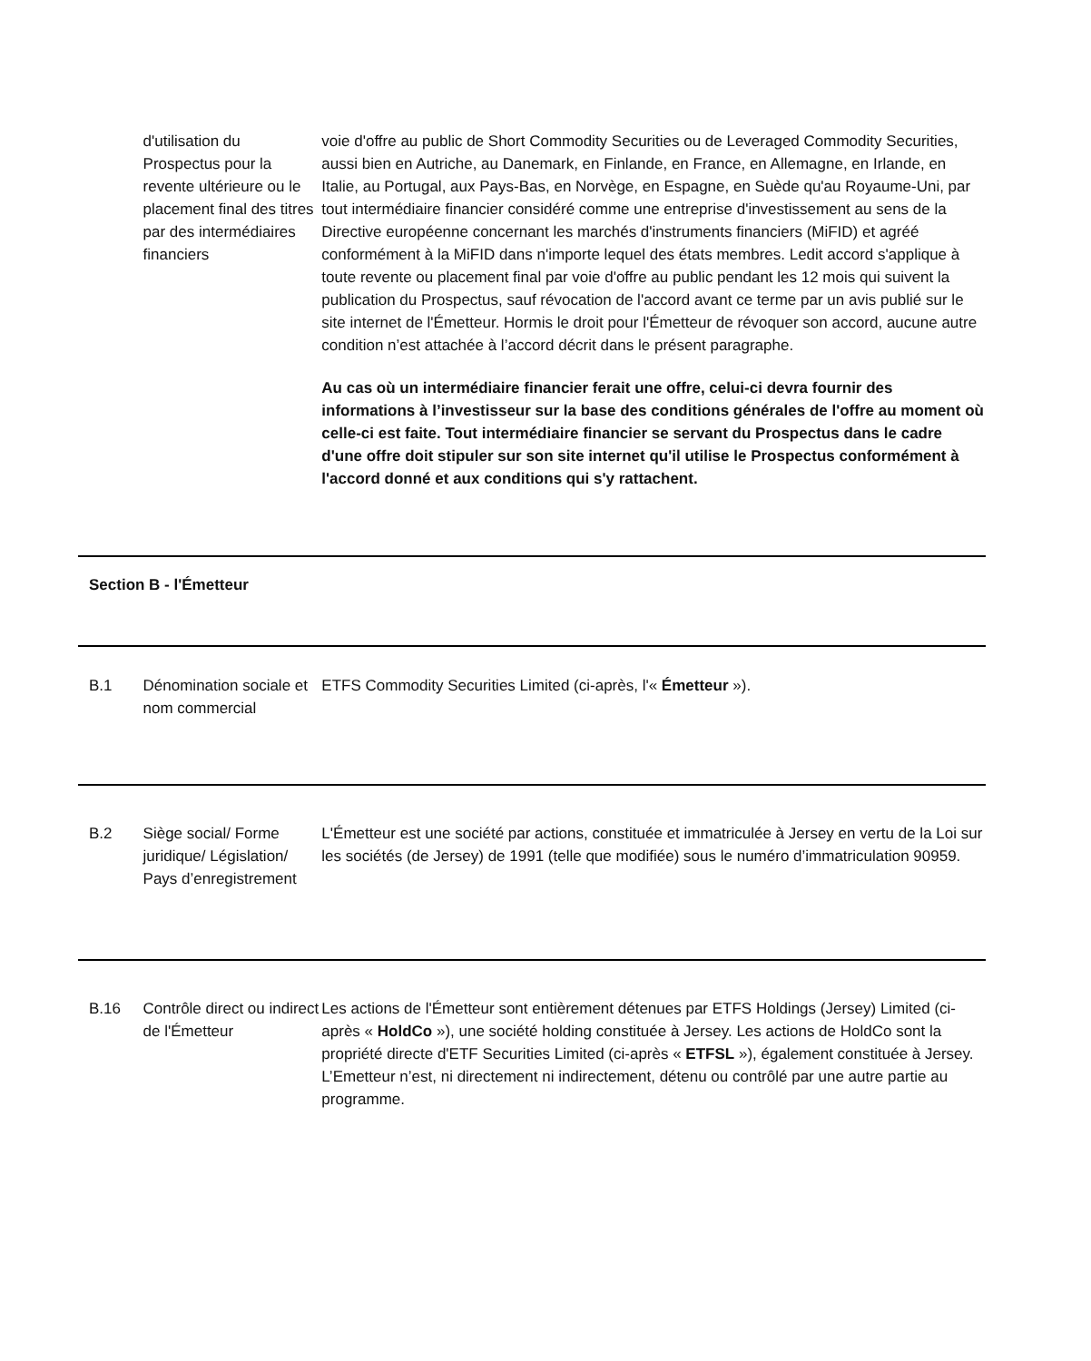| | d'utilisation du Prospectus pour la revente ultérieure ou le placement final des titres par des intermédiaires financiers | voie d'offre au public de Short Commodity Securities ou de Leveraged Commodity Securities, aussi bien en Autriche, au Danemark, en Finlande, en France, en Allemagne, en Irlande, en Italie, au Portugal, aux Pays-Bas, en Norvège, en Espagne, en Suède qu'au Royaume-Uni, par tout intermédiaire financier considéré comme une entreprise d'investissement au sens de la Directive européenne concernant les marchés d'instruments financiers (MiFID) et agréé conformément à la MiFID dans n'importe lequel des états membres. Ledit accord s'applique à toute revente ou placement final par voie d'offre au public pendant les 12 mois qui suivent la publication du Prospectus, sauf révocation de l'accord avant ce terme par un avis publié sur le site internet de l'Émetteur. Hormis le droit pour l'Émetteur de révoquer son accord, aucune autre condition n’est attachée à l’accord décrit dans le présent paragraphe. Au cas où un intermédiaire financier ferait une offre, celui-ci devra fournir des informations à l’investisseur sur la base des conditions générales de l'offre au moment où celle-ci est faite. Tout intermédiaire financier se servant du Prospectus dans le cadre d'une offre doit stipuler sur son site internet qu'il utilise le Prospectus conformément à l'accord donné et aux conditions qui s'y rattachent. |
| Section B - l'Émetteur | | |
| B.1 | Dénomination sociale et nom commercial | ETFS Commodity Securities Limited (ci-après, l'« Émetteur »). |
| B.2 | Siège social/ Forme juridique/ Législation/ Pays d’enregistrement | L'Émetteur est une société par actions, constituée et immatriculée à Jersey en vertu de la Loi sur les sociétés (de Jersey) de 1991 (telle que modifiée) sous le numéro d’immatriculation 90959. |
| B.16 | Contrôle direct ou indirect de l'Émetteur | Les actions de l'Émetteur sont entièrement détenues par ETFS Holdings (Jersey) Limited (ci-après « HoldCo »), une société holding constituée à Jersey. Les actions de HoldCo sont la propriété directe d'ETF Securities Limited (ci-après « ETFSL »), également constituée à Jersey. L’Emetteur n’est, ni directement ni indirectement, détenu ou contrôlé par une autre partie au programme. |